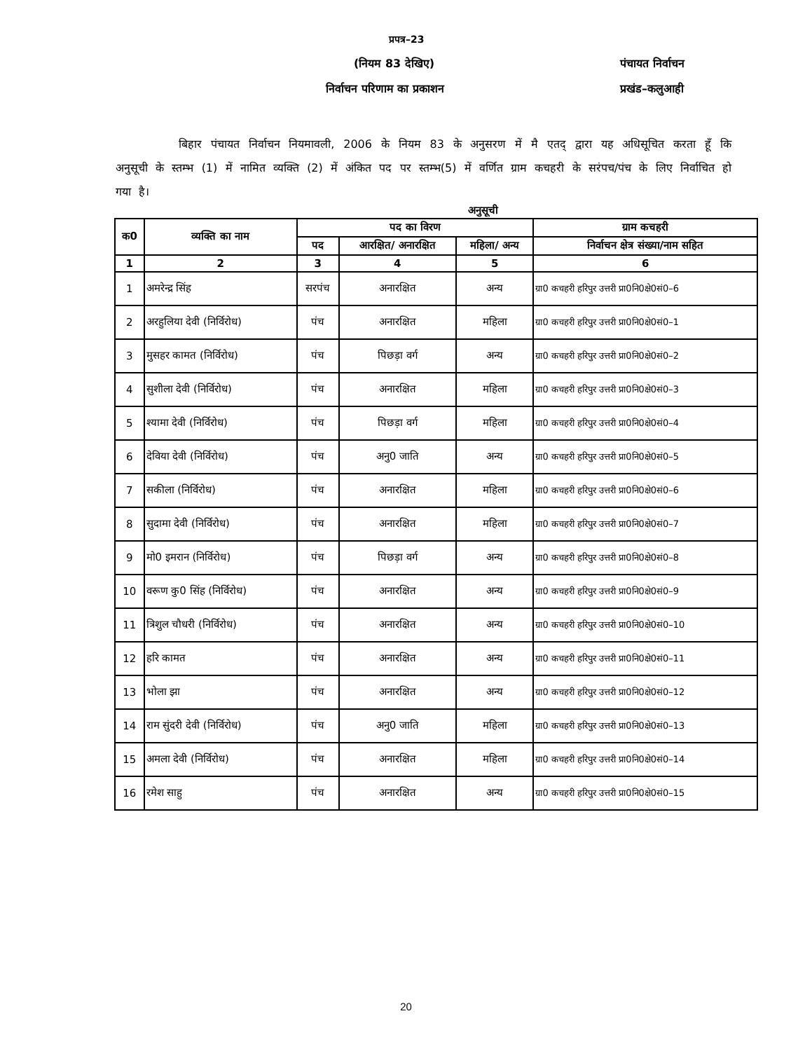प्रपत्र–23
(नियम 83 देखिए) पंचायत निर्वाचन
निर्वाचन परिणाम का प्रकाशन प्रखंड–कलुआही
बिहार पंचायत निर्वाचन नियमावली, 2006 के नियम 83 के अनुसरण में मै एतद् द्वारा यह अधिसूचित करता हूँ कि अनुसूची के स्तम्भ (1) में नामित व्यक्ति (2) में अंकित पद पर स्तम्भ(5) में वर्णित ग्राम कचहरी के सरंपच/पंच के लिए निर्वाचित हो गया है।
अनुसूची
| क0 | व्यक्ति का नाम | पद का विरण | | | ग्राम कचहरी |
| --- | --- | --- | --- | --- | --- |
| | | पद | आरक्षित/ अनारक्षित | महिला/ अन्य | निर्वाचन क्षेत्र संख्या/नाम सहित |
| 1 | 2 | 3 | 4 | 5 | 6 |
| 1 | अमरेन्द्र सिंह | सरपंच | अनारक्षित | अन्य | ग्रा0 कचहरी हरिपुर उत्तरी प्रा0नि0क्षे0सं0–6 |
| 2 | अरहुलिया देवी (निर्विरोध) | पंच | अनारक्षित | महिला | ग्रा0 कचहरी हरिपुर उत्तरी प्रा0नि0क्षे0सं0–1 |
| 3 | मुसहर कामत (निर्विरोध) | पंच | पिछड़ा वर्ग | अन्य | ग्रा0 कचहरी हरिपुर उत्तरी प्रा0नि0क्षे0सं0–2 |
| 4 | सुशीला देवी (निर्विरोध) | पंच | अनारक्षित | महिला | ग्रा0 कचहरी हरिपुर उत्तरी प्रा0नि0क्षे0सं0–3 |
| 5 | श्यामा देवी (निर्विरोध) | पंच | पिछड़ा वर्ग | महिला | ग्रा0 कचहरी हरिपुर उत्तरी प्रा0नि0क्षे0सं0–4 |
| 6 | देविया देवी (निर्विरोध) | पंच | अनु0 जाति | अन्य | ग्रा0 कचहरी हरिपुर उत्तरी प्रा0नि0क्षे0सं0–5 |
| 7 | सकीला (निर्विरोध) | पंच | अनारक्षित | महिला | ग्रा0 कचहरी हरिपुर उत्तरी प्रा0नि0क्षे0सं0–6 |
| 8 | सुदामा देवी (निर्विरोध) | पंच | अनारक्षित | महिला | ग्रा0 कचहरी हरिपुर उत्तरी प्रा0नि0क्षे0सं0–7 |
| 9 | मो0 इमरान (निर्विरोध) | पंच | पिछड़ा वर्ग | अन्य | ग्रा0 कचहरी हरिपुर उत्तरी प्रा0नि0क्षे0सं0–8 |
| 10 | वरूण कु0 सिंह (निर्विरोध) | पंच | अनारक्षित | अन्य | ग्रा0 कचहरी हरिपुर उत्तरी प्रा0नि0क्षे0सं0–9 |
| 11 | त्रिशुल चौधरी (निर्विरोध) | पंच | अनारक्षित | अन्य | ग्रा0 कचहरी हरिपुर उत्तरी प्रा0नि0क्षे0सं0–10 |
| 12 | हरि कामत | पंच | अनारक्षित | अन्य | ग्रा0 कचहरी हरिपुर उत्तरी प्रा0नि0क्षे0सं0–11 |
| 13 | भोला झा | पंच | अनारक्षित | अन्य | ग्रा0 कचहरी हरिपुर उत्तरी प्रा0नि0क्षे0सं0–12 |
| 14 | राम सुंदरी देवी (निर्विरोध) | पंच | अनु0 जाति | महिला | ग्रा0 कचहरी हरिपुर उत्तरी प्रा0नि0क्षे0सं0–13 |
| 15 | अमला देवी (निर्विरोध) | पंच | अनारक्षित | महिला | ग्रा0 कचहरी हरिपुर उत्तरी प्रा0नि0क्षे0सं0–14 |
| 16 | रमेश साहु | पंच | अनारक्षित | अन्य | ग्रा0 कचहरी हरिपुर उत्तरी प्रा0नि0क्षे0सं0–15 |
20